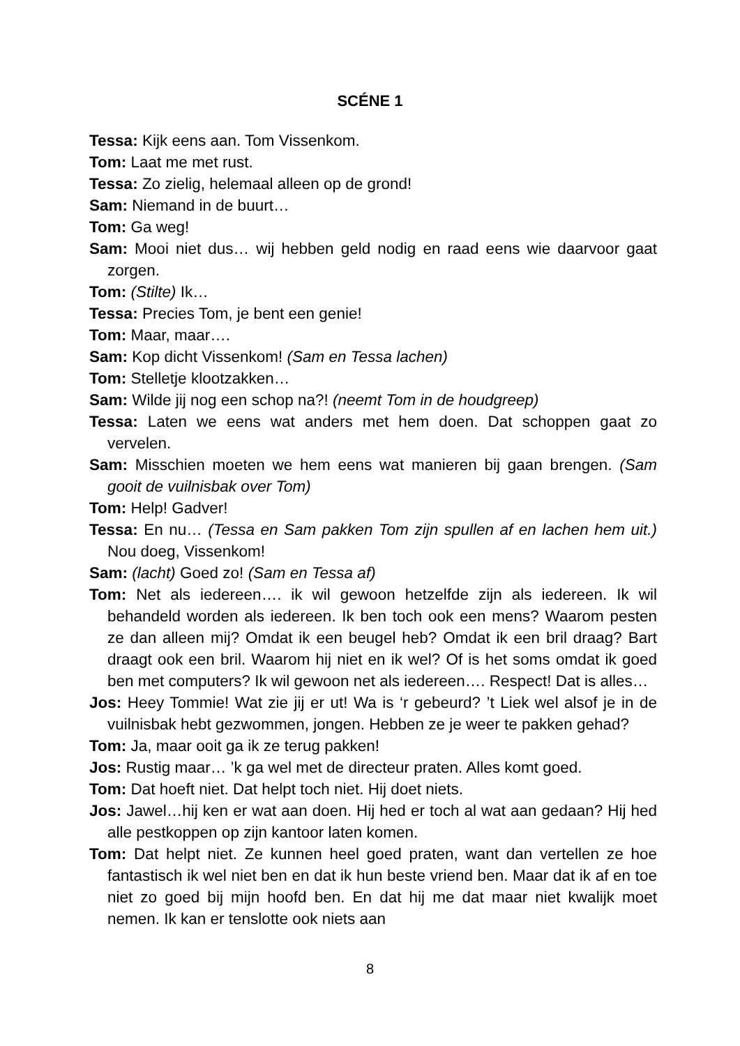SCÉNE 1
Tessa: Kijk eens aan. Tom Vissenkom.
Tom: Laat me met rust.
Tessa: Zo zielig, helemaal alleen op de grond!
Sam: Niemand in de buurt…
Tom: Ga weg!
Sam: Mooi niet dus… wij hebben geld nodig en raad eens wie daarvoor gaat zorgen.
Tom: (Stilte) Ik…
Tessa: Precies Tom, je bent een genie!
Tom: Maar, maar….
Sam: Kop dicht Vissenkom! (Sam en Tessa lachen)
Tom: Stelletje klootzakken…
Sam: Wilde jij nog een schop na?! (neemt Tom in de houdgreep)
Tessa: Laten we eens wat anders met hem doen. Dat schoppen gaat zo vervelen.
Sam: Misschien moeten we hem eens wat manieren bij gaan brengen. (Sam gooit de vuilnisbak over Tom)
Tom: Help! Gadver!
Tessa: En nu… (Tessa en Sam pakken Tom zijn spullen af en lachen hem uit.) Nou doeg, Vissenkom!
Sam: (lacht) Goed zo! (Sam en Tessa af)
Tom: Net als iedereen…. ik wil gewoon hetzelfde zijn als iedereen. Ik wil behandeld worden als iedereen. Ik ben toch ook een mens? Waarom pesten ze dan alleen mij? Omdat ik een beugel heb? Omdat ik een bril draag? Bart draagt ook een bril. Waarom hij niet en ik wel? Of is het soms omdat ik goed ben met computers? Ik wil gewoon net als iedereen…. Respect! Dat is alles…
Jos: Heey Tommie! Wat zie jij er ut! Wa is ‘r gebeurd? ’t Liek wel alsof je in de vuilnisbak hebt gezwommen, jongen. Hebben ze je weer te pakken gehad?
Tom: Ja, maar ooit ga ik ze terug pakken!
Jos: Rustig maar… ’k ga wel met de directeur praten. Alles komt goed.
Tom: Dat hoeft niet. Dat helpt toch niet. Hij doet niets.
Jos: Jawel…hij ken er wat aan doen. Hij hed er toch al wat aan gedaan? Hij hed alle pestkoppen op zijn kantoor laten komen.
Tom: Dat helpt niet. Ze kunnen heel goed praten, want dan vertellen ze hoe fantastisch ik wel niet ben en dat ik hun beste vriend ben. Maar dat ik af en toe niet zo goed bij mijn hoofd ben. En dat hij me dat maar niet kwalijk moet nemen. Ik kan er tenslotte ook niets aan
8